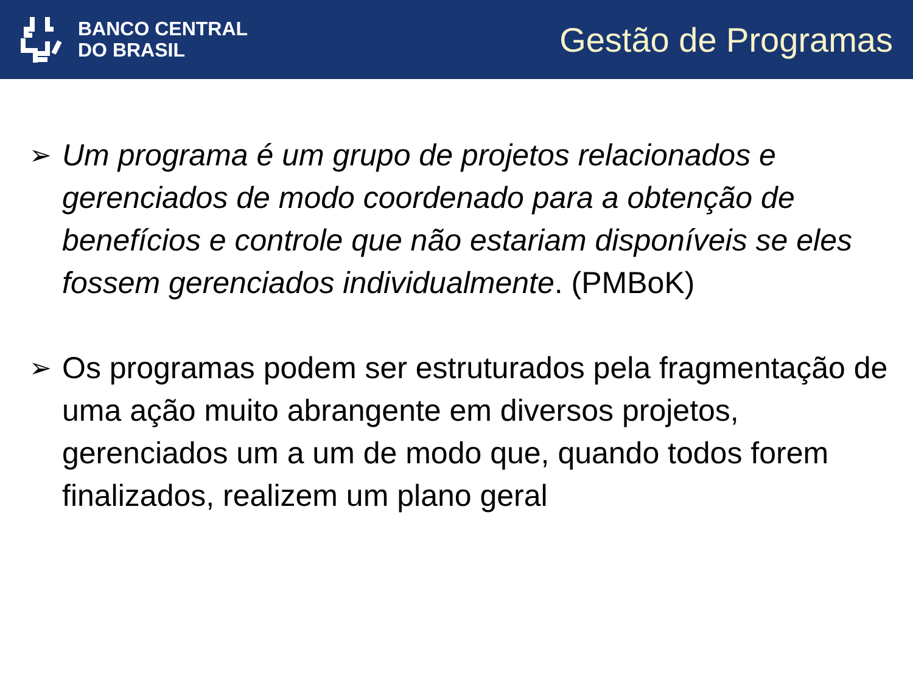BANCO CENTRAL
DO BRASIL
Gestão de Programas
➢ Um programa é um grupo de projetos relacionados e gerenciados de modo coordenado para a obtenção de benefícios e controle que não estariam disponíveis se eles fossem gerenciados individualmente. (PMBoK)
➢ Os programas podem ser estruturados pela fragmentação de uma ação muito abrangente em diversos projetos, gerenciados um a um de modo que, quando todos forem finalizados, realizem um plano geral